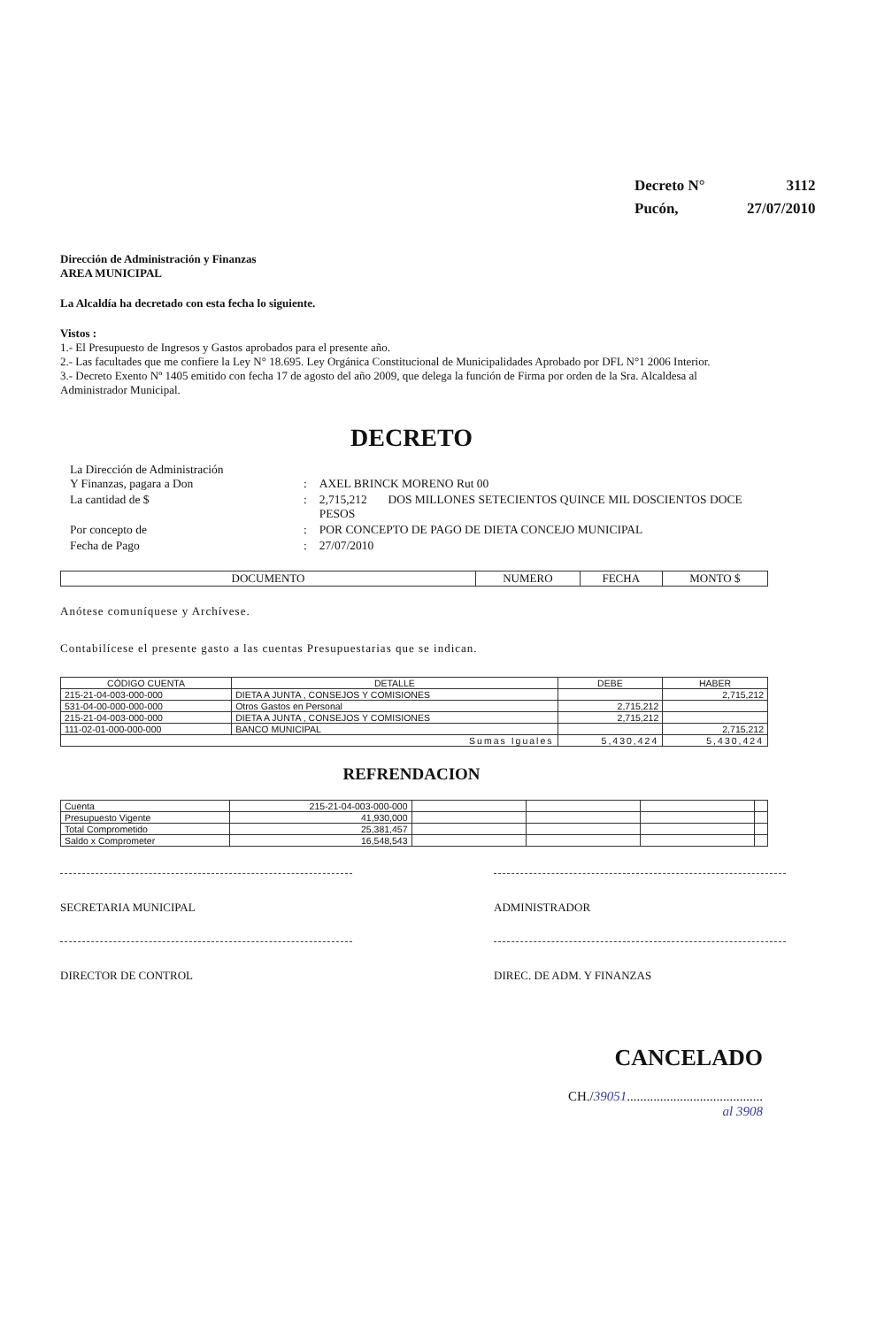| Decreto N° | 3112 |
| Pucón, | 27/07/2010 |
Dirección de Administración y Finanzas
AREA MUNICIPAL
La Alcaldía ha decretado con esta fecha lo siguiente.
Vistos :
1.- El Presupuesto de Ingresos y Gastos aprobados para el presente año.
2.- Las facultades que me confiere la Ley N° 18.695. Ley Orgánica Constitucional de Municipalidades Aprobado por DFL N°1 2006 Interior.
3.- Decreto Exento Nº 1405 emitido con fecha 17 de agosto del año 2009, que delega la función de Firma por orden de la Sra. Alcaldesa al Administrador Municipal.
DECRETO
| La Dirección de Administración Y Finanzas, pagara a Don | : | AXEL BRINCK MORENO Rut 00 |
| La cantidad de $ | : | 2,715,212 DOS MILLONES SETECIENTOS QUINCE MIL DOSCIENTOS DOCE PESOS |
| Por concepto de | : | POR CONCEPTO DE PAGO DE DIETA CONCEJO MUNICIPAL |
| Fecha de Pago | : | 27/07/2010 |
| DOCUMENTO | NUMERO | FECHA | MONTO $ |
| --- | --- | --- | --- |
Anótese comuníquese y Archívese.
Contabilícese el presente gasto a las cuentas Presupuestarias que se indican.
| CÓDIGO CUENTA | DETALLE | DEBE | HABER |
| --- | --- | --- | --- |
| 215-21-04-003-000-000 | DIETA A JUNTA , CONSEJOS Y COMISIONES | | 2,715,212 |
| 531-04-00-000-000-000 | Otros Gastos en Personal | 2,715,212 | |
| 215-21-04-003-000-000 | DIETA A JUNTA , CONSEJOS Y COMISIONES | 2,715,212 | |
| 111-02-01-000-000-000 | BANCO MUNICIPAL | | 2,715,212 |
| Sumas Iguales | | 5,430,424 | 5,430,424 |
REFRENDACION
| Cuenta | 215-21-04-003-000-000 | | | | |
| Presupuesto Vigente | 41,930,000 | | | | |
| Total Comprometido | 25,381,457 | | | | |
| Saldo x Comprometer | 16,548,543 | | | | |
SECRETARIA MUNICIPAL ADMINISTRADOR
DIRECTOR DE CONTROL DIREC. DE ADM. Y FINANZAS
CANCELADO
CH./39051.........................................
al 3908